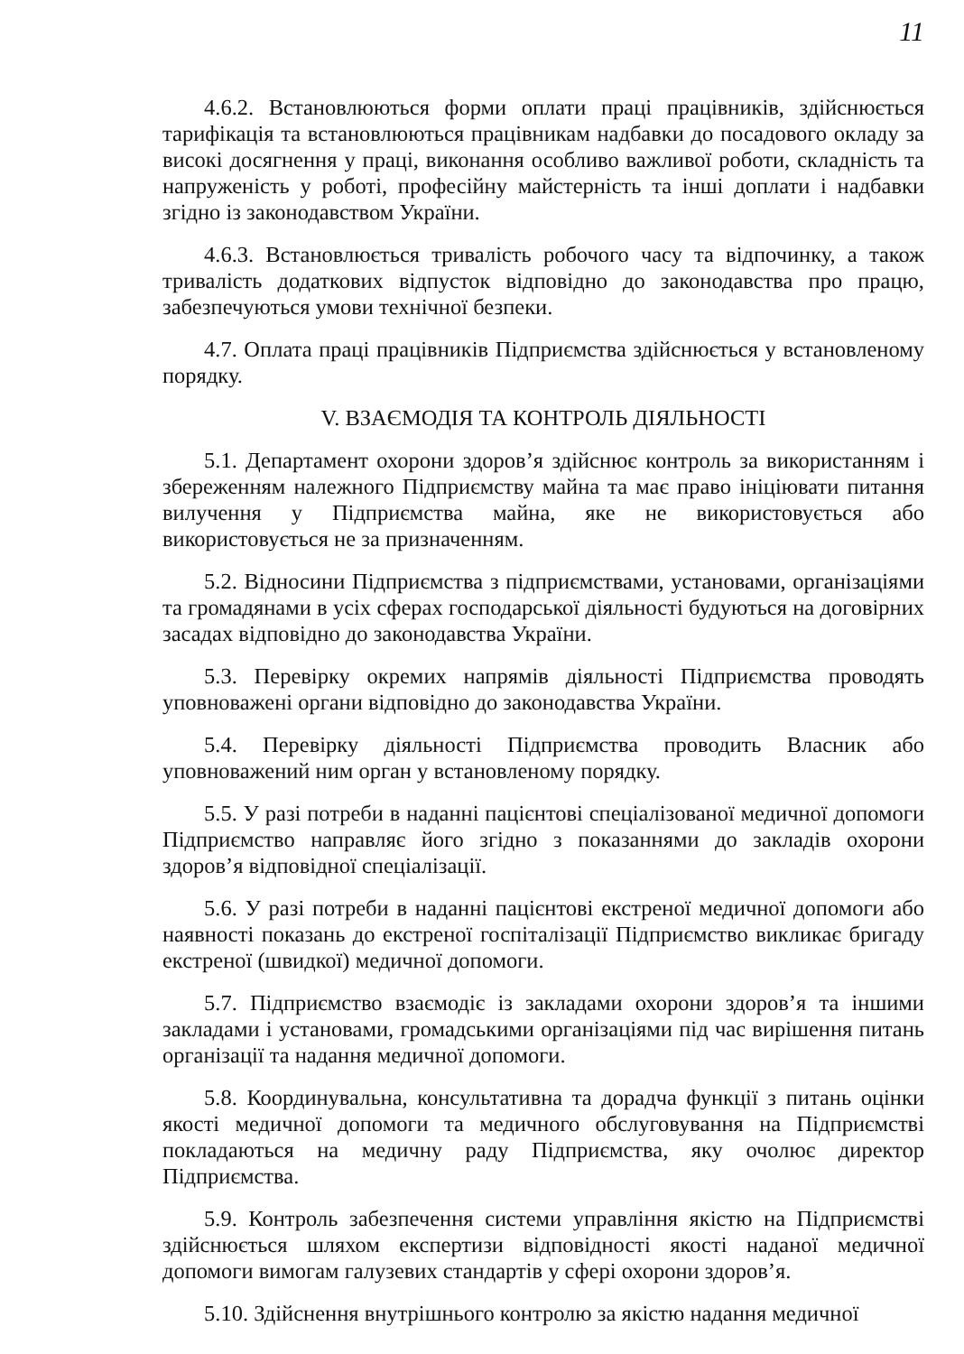11
4.6.2. Встановлюються форми оплати праці працівників, здійснюється тарифікація та встановлюються працівникам надбавки до посадового окладу за високі досягнення у праці, виконання особливо важливої роботи, складність та напруженість у роботі, професійну майстерність та інші доплати і надбавки згідно із законодавством України.
4.6.3. Встановлюється тривалість робочого часу та відпочинку, а також тривалість додаткових відпусток відповідно до законодавства про працю, забезпечуються умови технічної безпеки.
4.7. Оплата праці працівників Підприємства здійснюється у встановленому порядку.
V. ВЗАЄМОДІЯ ТА КОНТРОЛЬ ДІЯЛЬНОСТІ
5.1. Департамент охорони здоров’я здійснює контроль за використанням і збереженням належного Підприємству майна та має право ініціювати питання вилучення у Підприємства майна, яке не використовується або використовується не за призначенням.
5.2. Відносини Підприємства з підприємствами, установами, організаціями та громадянами в усіх сферах господарської діяльності будуються на договірних засадах відповідно до законодавства України.
5.3. Перевірку окремих напрямів діяльності Підприємства проводять уповноважені органи відповідно до законодавства України.
5.4. Перевірку діяльності Підприємства проводить Власник або уповноважений ним орган у встановленому порядку.
5.5. У разі потреби в наданні пацієнтові спеціалізованої медичної допомоги Підприємство направляє його згідно з показаннями до закладів охорони здоров’я відповідної спеціалізації.
5.6. У разі потреби в наданні пацієнтові екстреної медичної допомоги або наявності показань до екстреної госпіталізації Підприємство викликає бригаду екстреної (швидкої) медичної допомоги.
5.7. Підприємство взаємодіє із закладами охорони здоров’я та іншими закладами і установами, громадськими організаціями під час вирішення питань організації та надання медичної допомоги.
5.8. Координувальна, консультативна та дорадча функції з питань оцінки якості медичної допомоги та медичного обслуговування на Підприємстві покладаються на медичну раду Підприємства, яку очолює директор Підприємства.
5.9. Контроль забезпечення системи управління якістю на Підприємстві здійснюється шляхом експертизи відповідності якості наданої медичної допомоги вимогам галузевих стандартів у сфері охорони здоров’я.
5.10. Здійснення внутрішнього контролю за якістю надання медичної